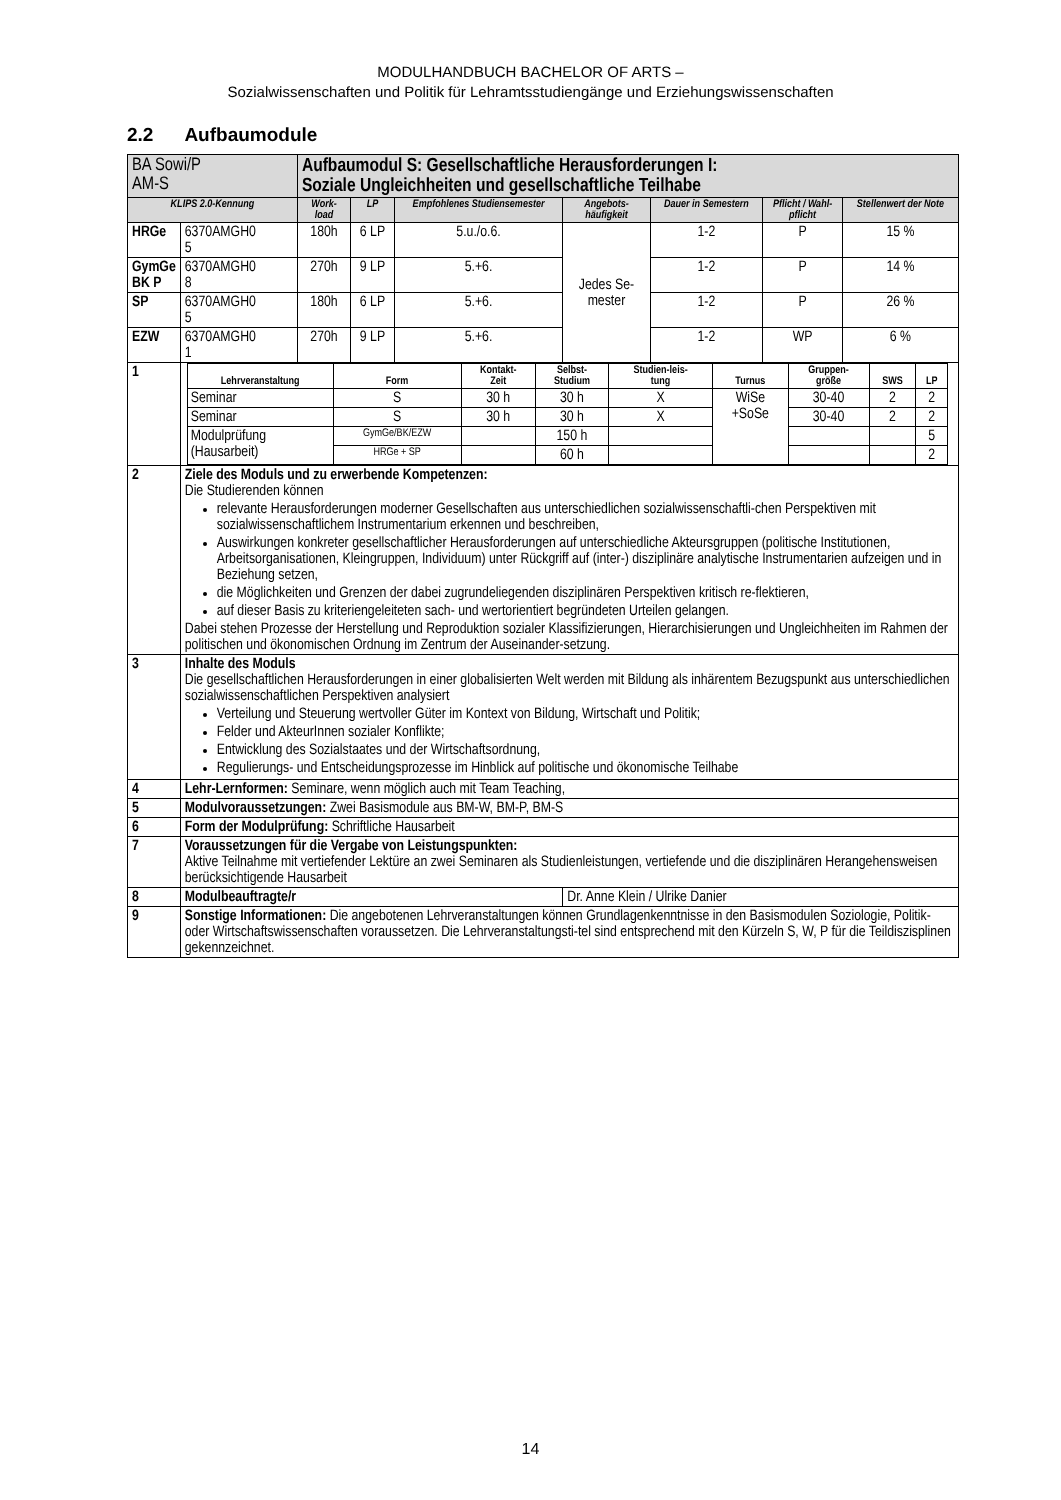MODULHANDBUCH BACHELOR OF ARTS –
Sozialwissenschaften und Politik für Lehramtsstudiengänge und Erziehungswissenschaften
2.2 Aufbaumodule
| BA Sowi/P AM-S | | Aufbaumodul S: Gesellschaftliche Herausforderungen I: Soziale Ungleichheiten und gesellschaftliche Teilhabe | | | | | | |
| KLIPS 2.0-Kennung | | Work- load | LP | Empfohlenes Studiensemester | Angebots- häufigkeit | Dauer in Semestern | Pflicht / Wahl- pflicht | Stellenwert der Note |
| HRGe | 6370AMGH0 5 | 180h | 6 LP | 5.u./o.6. | Jedes Se- mester | 1-2 | P | 15 % |
| GymGe BK P | 6370AMGH0 8 | 270h | 9 LP | 5.+6. | | 1-2 | P | 14 % |
| SP | 6370AMGH0 5 | 180h | 6 LP | 5.+6. | | 1-2 | P | 26 % |
| EZW | 6370AMGH0 1 | 270h | 9 LP | 5.+6. | | 1-2 | WP | 6 % |
| 1 | / Lehrveranstaltung / Form / Kontakt- Zeit / Selbst- Studium / Studien-leis- tung / Turnus / Gruppen- größe / SWS / LP / / --- / --- / --- / --- / --- / --- / --- / --- / --- / / Seminar / S / 30 h / 30 h / X / WiSe +SoSe / 30-40 / 2 / 2 / / Seminar / S / 30 h / 30 h / X / / 30-40 / 2 / 2 / / Modulprüfung (Hausarbeit) / GymGe/BK/EZW / / 150 h / / / / / 5 / / / HRGe + SP / / 60 h / / / / / 2 / | | | | | | | |
| 2 | Ziele des Moduls und zu erwerbende Kompetenzen: Die Studierenden können relevante Herausforderungen moderner Gesellschaften aus unterschiedlichen sozialwissenschaftli-chen Perspektiven mit sozialwissenschaftlichem Instrumentarium erkennen und beschreiben, Auswirkungen konkreter gesellschaftlicher Herausforderungen auf unterschiedliche Akteursgruppen (politische Institutionen, Arbeitsorganisationen, Kleingruppen, Individuum) unter Rückgriff auf (inter-) disziplinäre analytische Instrumentarien aufzeigen und in Beziehung setzen, die Möglichkeiten und Grenzen der dabei zugrundeliegenden disziplinären Perspektiven kritisch re-flektieren, auf dieser Basis zu kriteriengeleiteten sach- und wertorientiert begründeten Urteilen gelangen. Dabei stehen Prozesse der Herstellung und Reproduktion sozialer Klassifizierungen, Hierarchisierungen und Ungleichheiten im Rahmen der politischen und ökonomischen Ordnung im Zentrum der Auseinander-setzung. | | | | | | | |
| 3 | Inhalte des Moduls Die gesellschaftlichen Herausforderungen in einer globalisierten Welt werden mit Bildung als inhärentem Bezugspunkt aus unterschiedlichen sozialwissenschaftlichen Perspektiven analysiert Verteilung und Steuerung wertvoller Güter im Kontext von Bildung, Wirtschaft und Politik; Felder und AkteurInnen sozialer Konflikte; Entwicklung des Sozialstaates und der Wirtschaftsordnung, Regulierungs- und Entscheidungsprozesse im Hinblick auf politische und ökonomische Teilhabe | | | | | | | |
| 4 | Lehr-Lernformen: Seminare, wenn möglich auch mit Team Teaching, | | | | | | | |
| 5 | Modulvoraussetzungen: Zwei Basismodule aus BM-W, BM-P, BM-S | | | | | | | |
| 6 | Form der Modulprüfung: Schriftliche Hausarbeit | | | | | | | |
| 7 | Voraussetzungen für die Vergabe von Leistungspunkten: Aktive Teilnahme mit vertiefender Lektüre an zwei Seminaren als Studienleistungen, vertiefende und die disziplinären Herangehensweisen berücksichtigende Hausarbeit | | | | | | | |
| 8 | Modulbeauftragte/r | | | | Dr. Anne Klein / Ulrike Danier | | | |
| 9 | Sonstige Informationen: Die angebotenen Lehrveranstaltungen können Grundlagenkenntnisse in den Basismodulen Soziologie, Politik- oder Wirtschaftswissenschaften voraussetzen. Die Lehrveranstaltungsti-tel sind entsprechend mit den Kürzeln S, W, P für die Teildiszisplinen gekennzeichnet. | | | | | | | |
14